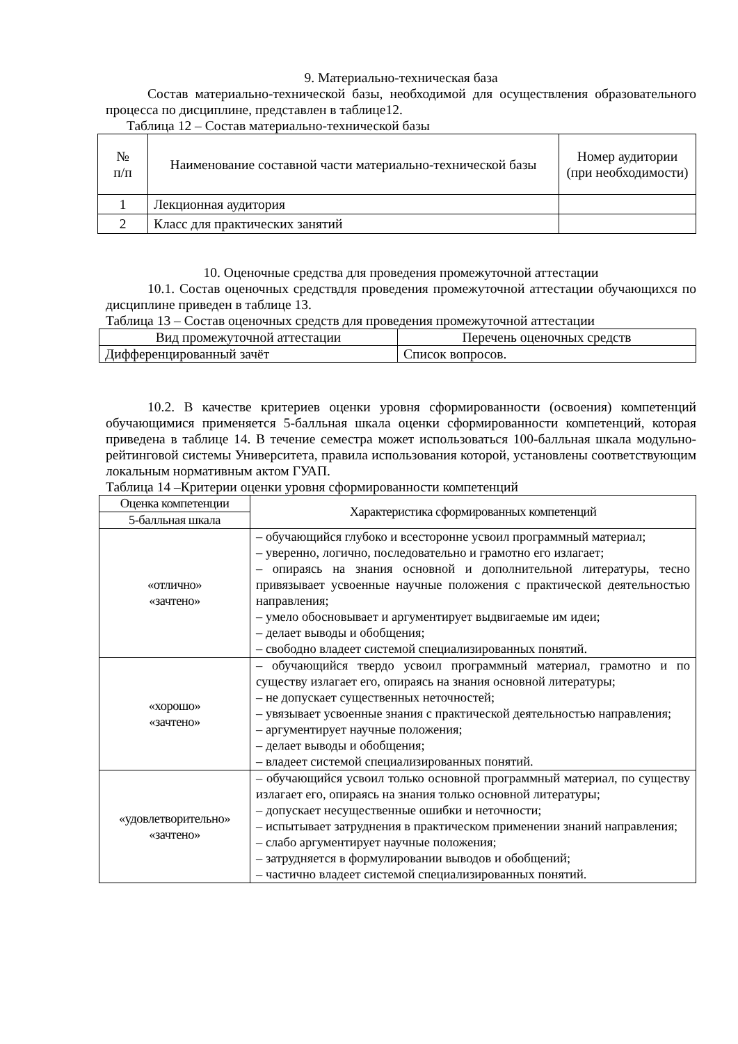9. Материально-техническая база
Состав материально-технической базы, необходимой для осуществления образовательного процесса по дисциплине, представлен в таблице12.
Таблица 12 – Состав материально-технической базы
| № п/п | Наименование составной части материально-технической базы | Номер аудитории (при необходимости) |
| --- | --- | --- |
| 1 | Лекционная аудитория | |
| 2 | Класс для практических занятий | |
10. Оценочные средства для проведения промежуточной аттестации
10.1. Состав оценочных средствдля проведения промежуточной аттестации обучающихся по дисциплине приведен в таблице 13.
Таблица 13 – Состав оценочных средств для проведения промежуточной аттестации
| Вид промежуточной аттестации | Перечень оценочных средств |
| --- | --- |
| Дифференцированный зачёт | Список вопросов. |
10.2. В качестве критериев оценки уровня сформированности (освоения) компетенций обучающимися применяется 5-балльная шкала оценки сформированности компетенций, которая приведена в таблице 14. В течение семестра может использоваться 100-балльная шкала модульно-рейтинговой системы Университета, правила использования которой, установлены соответствующим локальным нормативным актом ГУАП.
Таблица 14 –Критерии оценки уровня сформированности компетенций
| Оценка компетенции | Характеристика сформированных компетенций |
| --- | --- |
| 5-балльная шкала | |
| «отлично» «зачтено» | – обучающийся глубоко и всесторонне усвоил программный материал; – уверенно, логично, последовательно и грамотно его излагает; – опираясь на знания основной и дополнительной литературы, тесно привязывает усвоенные научные положения с практической деятельностью направления; – умело обосновывает и аргументирует выдвигаемые им идеи; – делает выводы и обобщения; – свободно владеет системой специализированных понятий. |
| «хорошо» «зачтено» | – обучающийся твердо усвоил программный материал, грамотно и по существу излагает его, опираясь на знания основной литературы; – не допускает существенных неточностей; – увязывает усвоенные знания с практической деятельностью направления; – аргументирует научные положения; – делает выводы и обобщения; – владеет системой специализированных понятий. |
| «удовлетворительно» «зачтено» | – обучающийся усвоил только основной программный материал, по существу излагает его, опираясь на знания только основной литературы; – допускает несущественные ошибки и неточности; – испытывает затруднения в практическом применении знаний направления; – слабо аргументирует научные положения; – затрудняется в формулировании выводов и обобщений; – частично владеет системой специализированных понятий. |